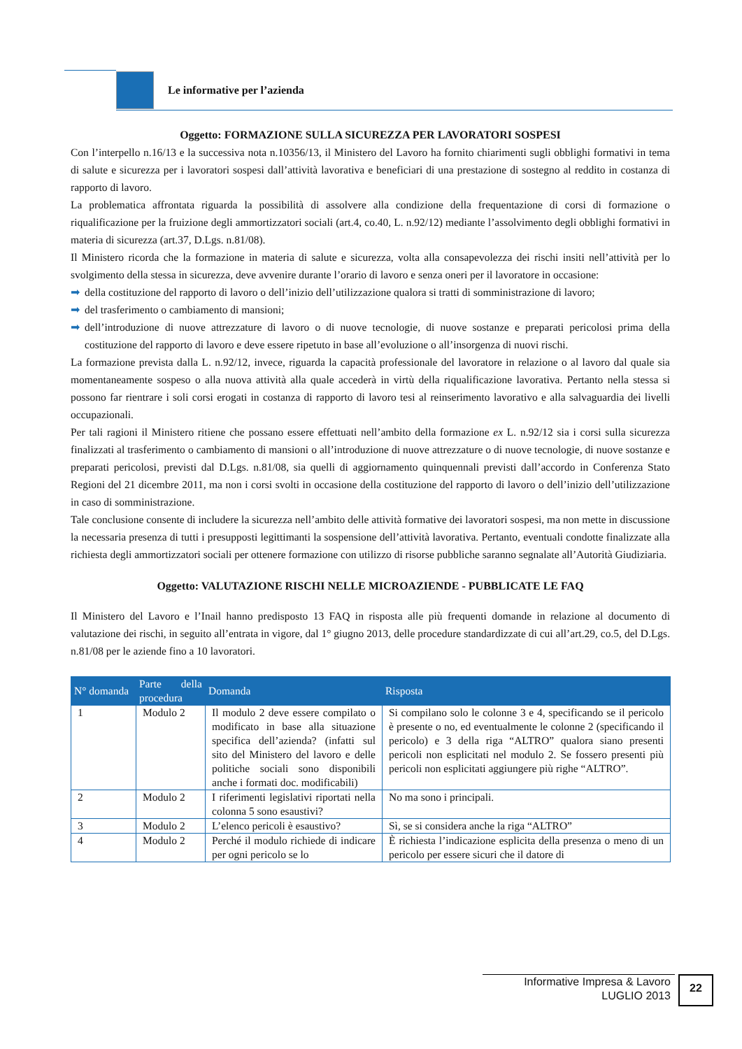Le informative per l’azienda
Oggetto: FORMAZIONE SULLA SICUREZZA PER LAVORATORI SOSPESI
Con l’interpello n.16/13 e la successiva nota n.10356/13, il Ministero del Lavoro ha fornito chiarimenti sugli obblighi formativi in tema di salute e sicurezza per i lavoratori sospesi dall’attività lavorativa e beneficiari di una prestazione di sostegno al reddito in costanza di rapporto di lavoro.
La problematica affrontata riguarda la possibilità di assolvere alla condizione della frequentazione di corsi di formazione o riqualificazione per la fruizione degli ammortizzatori sociali (art.4, co.40, L. n.92/12) mediante l’assolvimento degli obblighi formativi in materia di sicurezza (art.37, D.Lgs. n.81/08).
Il Ministero ricorda che la formazione in materia di salute e sicurezza, volta alla consapevolezza dei rischi insiti nell’attività per lo svolgimento della stessa in sicurezza, deve avvenire durante l’orario di lavoro e senza oneri per il lavoratore in occasione:
➡ della costituzione del rapporto di lavoro o dell’inizio dell’utilizzazione qualora si tratti di somministrazione di lavoro;
➡ del trasferimento o cambiamento di mansioni;
➡ dell’introduzione di nuove attrezzature di lavoro o di nuove tecnologie, di nuove sostanze e preparati pericolosi prima della costituzione del rapporto di lavoro e deve essere ripetuto in base all’evoluzione o all’insorgenza di nuovi rischi.
La formazione prevista dalla L. n.92/12, invece, riguarda la capacità professionale del lavoratore in relazione o al lavoro dal quale sia momentaneamente sospeso o alla nuova attività alla quale accederà in virtù della riqualificazione lavorativa. Pertanto nella stessa si possono far rientrare i soli corsi erogati in costanza di rapporto di lavoro tesi al reinserimento lavorativo e alla salvaguardia dei livelli occupazionali.
Per tali ragioni il Ministero ritiene che possano essere effettuati nell’ambito della formazione ex L. n.92/12 sia i corsi sulla sicurezza finalizzati al trasferimento o cambiamento di mansioni o all’introduzione di nuove attrezzature o di nuove tecnologie, di nuove sostanze e preparati pericolosi, previsti dal D.Lgs. n.81/08, sia quelli di aggiornamento quinquennali previsti dall’accordo in Conferenza Stato Regioni del 21 dicembre 2011, ma non i corsi svolti in occasione della costituzione del rapporto di lavoro o dell’inizio dell’utilizzazione in caso di somministrazione.
Tale conclusione consente di includere la sicurezza nell’ambito delle attività formative dei lavoratori sospesi, ma non mette in discussione la necessaria presenza di tutti i presupposti legittimanti la sospensione dell’attività lavorativa. Pertanto, eventuali condotte finalizzate alla richiesta degli ammortizzatori sociali per ottenere formazione con utilizzo di risorse pubbliche saranno segnalate all’Autorità Giudiziaria.
Oggetto: VALUTAZIONE RISCHI NELLE MICROAZIENDE - PUBBLICATE LE FAQ
Il Ministero del Lavoro e l’Inail hanno predisposto 13 FAQ in risposta alle più frequenti domande in relazione al documento di valutazione dei rischi, in seguito all’entrata in vigore, dal 1° giugno 2013, delle procedure standardizzate di cui all’art.29, co.5, del D.Lgs. n.81/08 per le aziende fino a 10 lavoratori.
| N° domanda | Parte della procedura | Domanda | Risposta |
| --- | --- | --- | --- |
| 1 | Modulo 2 | Il modulo 2 deve essere compilato o modificato in base alla situazione specifica dell’azienda? (infatti sul sito del Ministero del lavoro e delle politiche sociali sono disponibili anche i formati doc. modificabili) | Si compilano solo le colonne 3 e 4, specificando se il pericolo è presente o no, ed eventualmente le colonne 2 (specificando il pericolo) e 3 della riga “ALTRO” qualora siano presenti pericoli non esplicitati nel modulo 2. Se fossero presenti più pericoli non esplicitati aggiungere più righe “ALTRO”. |
| 2 | Modulo 2 | I riferimenti legislativi riportati nella colonna 5 sono esaustivi? | No ma sono i principali. |
| 3 | Modulo 2 | L’elenco pericoli è esaustivo? | Sì, se si considera anche la riga “ALTRO” |
| 4 | Modulo 2 | Perché il modulo richiede di indicare per ogni pericolo se lo | È richiesta l’indicazione esplicita della presenza o meno di un pericolo per essere sicuri che il datore di |
Informative Impresa & Lavoro
LUGLIO 2013
22